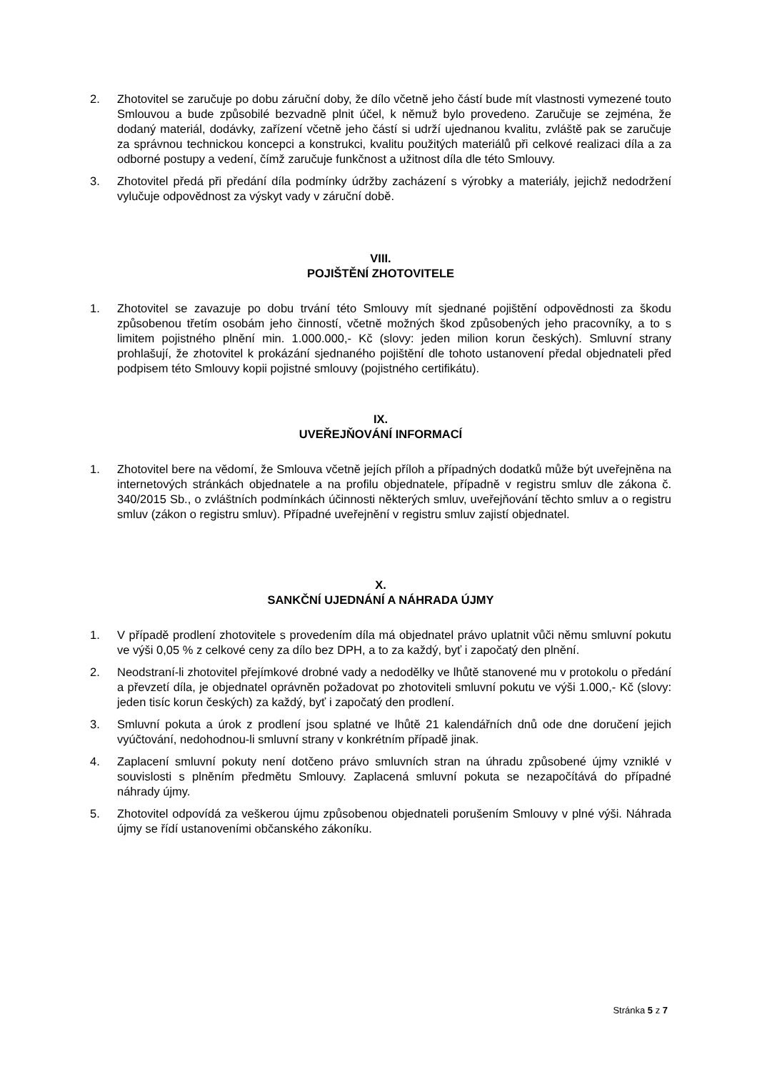2. Zhotovitel se zaručuje po dobu záruční doby, že dílo včetně jeho částí bude mít vlastnosti vymezené touto Smlouvou a bude způsobilé bezvadně plnit účel, k němuž bylo provedeno. Zaručuje se zejména, že dodaný materiál, dodávky, zařízení včetně jeho částí si udrží ujednanou kvalitu, zvláště pak se zaručuje za správnou technickou koncepci a konstrukci, kvalitu použitých materiálů při celkové realizaci díla a za odborné postupy a vedení, čímž zaručuje funkčnost a užitnost díla dle této Smlouvy.
3. Zhotovitel předá při předání díla podmínky údržby zacházení s výrobky a materiály, jejichž nedodržení vylučuje odpovědnost za výskyt vady v záruční době.
VIII.
POJIŠTĚNÍ ZHOTOVITELE
1. Zhotovitel se zavazuje po dobu trvání této Smlouvy mít sjednané pojištění odpovědnosti za škodu způsobenou třetím osobám jeho činností, včetně možných škod způsobených jeho pracovníky, a to s limitem pojistného plnění min. 1.000.000,- Kč (slovy: jeden milion korun českých). Smluvní strany prohlašují, že zhotovitel k prokázání sjednaného pojištění dle tohoto ustanovení předal objednateli před podpisem této Smlouvy kopii pojistné smlouvy (pojistného certifikátu).
IX.
UVEŘEJŇOVÁNÍ INFORMACÍ
1. Zhotovitel bere na vědomí, že Smlouva včetně jejích příloh a případných dodatků může být uveřejněna na internetových stránkách objednatele a na profilu objednatele, případně v registru smluv dle zákona č. 340/2015 Sb., o zvláštních podmínkách účinnosti některých smluv, uveřejňování těchto smluv a o registru smluv (zákon o registru smluv). Případné uveřejnění v registru smluv zajistí objednatel.
X.
SANKČNÍ UJEDNÁNÍ A NÁHRADA ÚJMY
1. V případě prodlení zhotovitele s provedením díla má objednatel právo uplatnit vůči němu smluvní pokutu ve výši 0,05 % z celkové ceny za dílo bez DPH, a to za každý, byť i započatý den plnění.
2. Neodstraní-li zhotovitel přejímkové drobné vady a nedodělky ve lhůtě stanovené mu v protokolu o předání a převzetí díla, je objednatel oprávněn požadovat po zhotoviteli smluvní pokutu ve výši 1.000,- Kč (slovy: jeden tisíc korun českých) za každý, byť i započatý den prodlení.
3. Smluvní pokuta a úrok z prodlení jsou splatné ve lhůtě 21 kalendářních dnů ode dne doručení jejich vyúčtování, nedohodnou-li smluvní strany v konkrétním případě jinak.
4. Zaplacení smluvní pokuty není dotčeno právo smluvních stran na úhradu způsobené újmy vzniklé v souvislosti s plněním předmětu Smlouvy. Zaplacená smluvní pokuta se nezapočítává do případné náhrady újmy.
5. Zhotovitel odpovídá za veškerou újmu způsobenou objednateli porušením Smlouvy v plné výši. Náhrada újmy se řídí ustanoveními občanského zákoníku.
Stránka 5 z 7